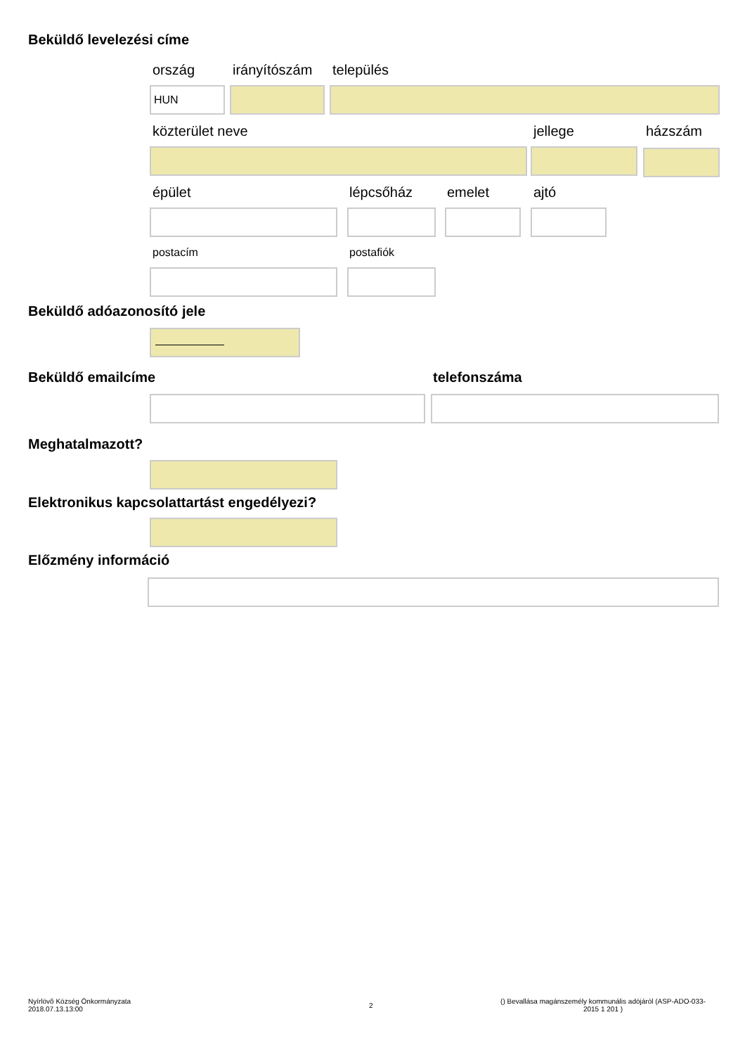Beküldő levelezési címe
ország irányítószám település
HUN
közterület neve jellege házszám
épület lépcsőház emelet ajtó
postacím postafiók
Beküldő adóazonosító jele
Beküldő emailcíme telefonszáma
Meghatalmazott?
Elektronikus kapcsolattartást engedélyezi?
Előzmény információ
Nyírlövõ Község Önkormányzata
2018.07.13.13:00
2
() Bevallása magánszemély kommunális adójáról (ASP-ADO-033-2015 1 201 )